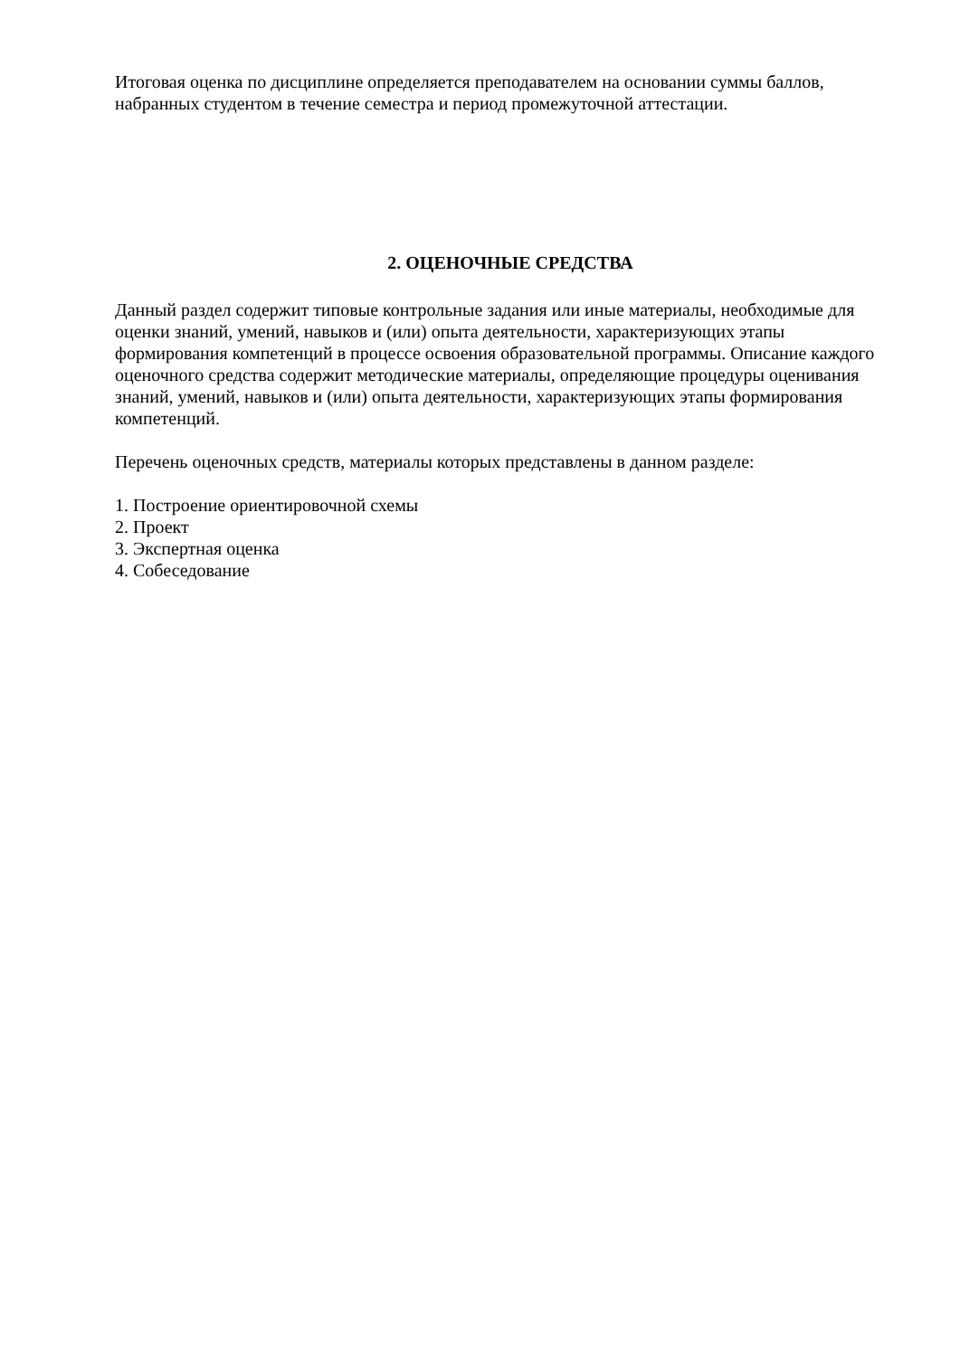Итоговая оценка по дисциплине определяется преподавателем на основании суммы баллов, набранных студентом в течение семестра и период промежуточной аттестации.
2. ОЦЕНОЧНЫЕ СРЕДСТВА
Данный раздел содержит типовые контрольные задания или иные материалы, необходимые для оценки знаний, умений, навыков и (или) опыта деятельности, характеризующих этапы формирования компетенций в процессе освоения образовательной программы. Описание каждого оценочного средства содержит методические материалы, определяющие процедуры оценивания знаний, умений, навыков и (или) опыта деятельности, характеризующих этапы формирования компетенций.
Перечень оценочных средств, материалы которых представлены в данном разделе:
1. Построение ориентировочной схемы
2. Проект
3. Экспертная оценка
4. Собеседование